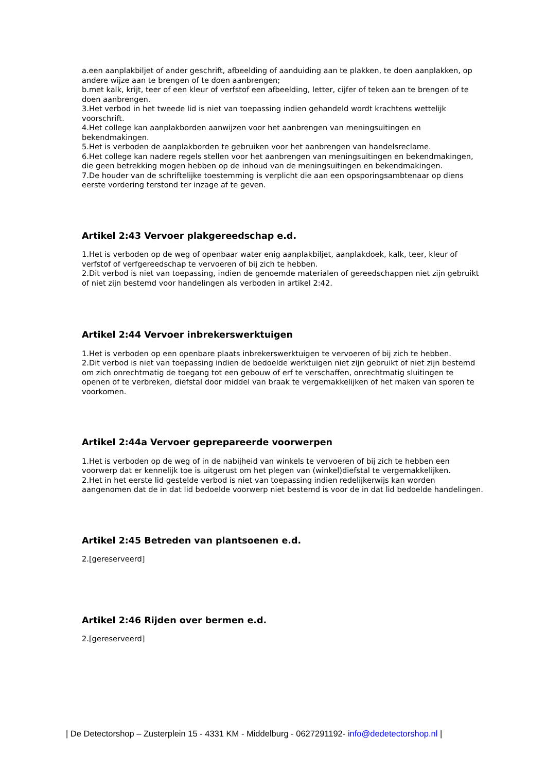a.een aanplakbiljet of ander geschrift, afbeelding of aanduiding aan te plakken, te doen aanplakken, op andere wijze aan te brengen of te doen aanbrengen;
b.met kalk, krijt, teer of een kleur of verfstof een afbeelding, letter, cijfer of teken aan te brengen of te doen aanbrengen.
3.Het verbod in het tweede lid is niet van toepassing indien gehandeld wordt krachtens wettelijk voorschrift.
4.Het college kan aanplakborden aanwijzen voor het aanbrengen van meningsuitingen en bekendmakingen.
5.Het is verboden de aanplakborden te gebruiken voor het aanbrengen van handelsreclame.
6.Het college kan nadere regels stellen voor het aanbrengen van meningsuitingen en bekendmakingen, die geen betrekking mogen hebben op de inhoud van de meningsuitingen en bekendmakingen.
7.De houder van de schriftelijke toestemming is verplicht die aan een opsporingsambtenaar op diens eerste vordering terstond ter inzage af te geven.
Artikel 2:43 Vervoer plakgereedschap e.d.
1.Het is verboden op de weg of openbaar water enig aanplakbiljet, aanplakdoek, kalk, teer, kleur of verfstof of verfgereedschap te vervoeren of bij zich te hebben.
2.Dit verbod is niet van toepassing, indien de genoemde materialen of gereedschappen niet zijn gebruikt of niet zijn bestemd voor handelingen als verboden in artikel 2:42.
Artikel 2:44 Vervoer inbrekerswerktuigen
1.Het is verboden op een openbare plaats inbrekerswerktuigen te vervoeren of bij zich te hebben.
2.Dit verbod is niet van toepassing indien de bedoelde werktuigen niet zijn gebruikt of niet zijn bestemd om zich onrechtmatig de toegang tot een gebouw of erf te verschaffen, onrechtmatig sluitingen te openen of te verbreken, diefstal door middel van braak te vergemakkelijken of het maken van sporen te voorkomen.
Artikel 2:44a Vervoer geprepareerde voorwerpen
1.Het is verboden op de weg of in de nabijheid van winkels te vervoeren of bij zich te hebben een voorwerp dat er kennelijk toe is uitgerust om het plegen van (winkel)diefstal te vergemakkelijken.
2.Het in het eerste lid gestelde verbod is niet van toepassing indien redelijkerwijs kan worden aangenomen dat de in dat lid bedoelde voorwerp niet bestemd is voor de in dat lid bedoelde handelingen.
Artikel 2:45 Betreden van plantsoenen e.d.
2.[gereserveerd]
Artikel 2:46 Rijden over bermen e.d.
2.[gereserveerd]
| De Detectorshop – Zusterplein 15 - 4331 KM - Middelburg - 0627291192- info@dedetectorshop.nl |